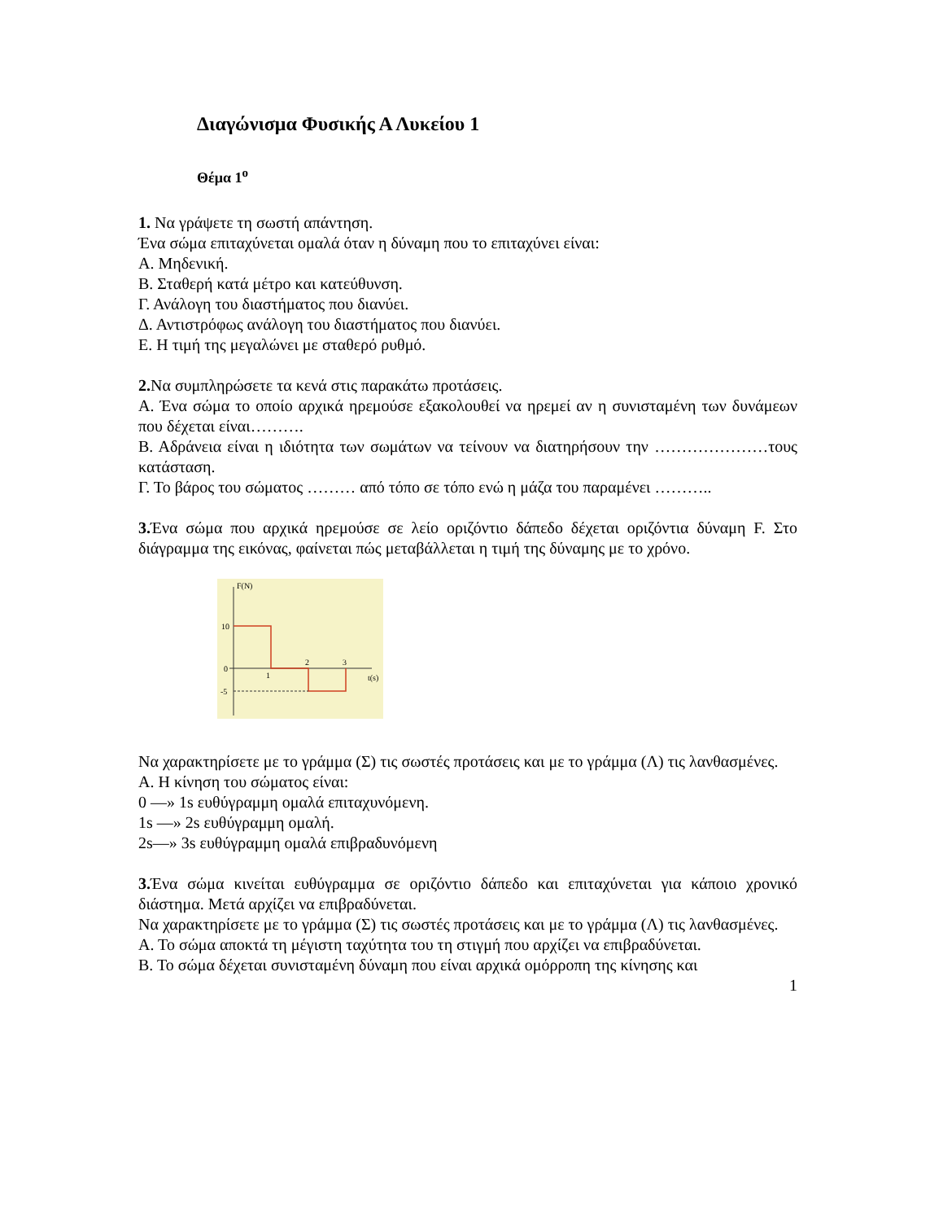Διαγώνισμα Φυσικής Α Λυκείου 1
Θέμα 1<sup>ο</sup>
1. Να γράψετε τη σωστή απάντηση.
Ένα σώμα επιταχύνεται ομαλά όταν η δύναμη που το επιταχύνει είναι:
Α. Μηδενική.
Β. Σταθερή κατά μέτρο και κατεύθυνση.
Γ. Ανάλογη του διαστήματος που διανύει.
Δ. Αντιστρόφως ανάλογη του διαστήματος που διανύει.
Ε. Η τιμή της μεγαλώνει με σταθερό ρυθμό.
2. Να συμπληρώσετε τα κενά στις παρακάτω προτάσεις.
Α. Ένα σώμα το οποίο αρχικά ηρεμούσε εξακολουθεί να ηρεμεί αν η συνισταμένη των δυνάμεων που δέχεται είναι……….
Β. Αδράνεια είναι η ιδιότητα των σωμάτων να τείνουν να διατηρήσουν την …………………τους κατάσταση.
Γ. Το βάρος του σώματος ……… από τόπο σε τόπο ενώ η μάζα του παραμένει ………..
3. Ένα σώμα που αρχικά ηρεμούσε σε λείο οριζόντιο δάπεδο δέχεται οριζόντια δύναμη F. Στο διάγραμμα της εικόνας, φαίνεται πώς μεταβάλλεται η τιμή της δύναμης με το χρόνο.
F(N)
10
0
-5
1
2
3
t(s)
Να χαρακτηρίσετε με το γράμμα (Σ) τις σωστές προτάσεις και με το γράμμα (Λ) τις λανθασμένες.
Α. Η κίνηση του σώματος είναι:
0 —» 1s ευθύγραμμη ομαλά επιταχυνόμενη.
1s —» 2s ευθύγραμμη ομαλή.
2s—» 3s ευθύγραμμη ομαλά επιβραδυνόμενη
3. Ένα σώμα κινείται ευθύγραμμα σε οριζόντιο δάπεδο και επιταχύνεται για κάποιο χρονικό διάστημα. Μετά αρχίζει να επιβραδύνεται.
Να χαρακτηρίσετε με το γράμμα (Σ) τις σωστές προτάσεις και με το γράμμα (Λ) τις λανθασμένες.
Α. Το σώμα αποκτά τη μέγιστη ταχύτητα του τη στιγμή που αρχίζει να επιβραδύνεται.
Β. Το σώμα δέχεται συνισταμένη δύναμη που είναι αρχικά ομόρροπη της κίνησης και
1